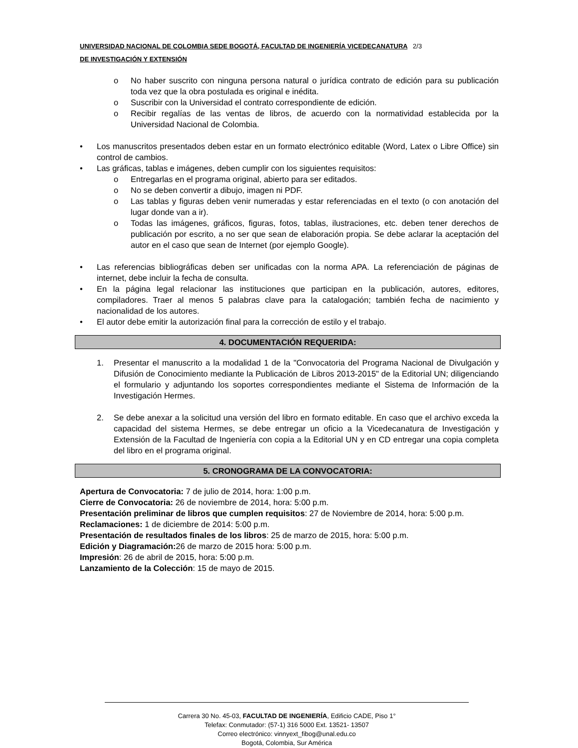UNIVERSIDAD NACIONAL DE COLOMBIA SEDE BOGOTÁ, FACULTAD DE INGENIERÍA VICEDECANATURA 2/3
DE INVESTIGACIÓN Y EXTENSIÓN
o No haber suscrito con ninguna persona natural o jurídica contrato de edición para su publicación toda vez que la obra postulada es original e inédita.
o Suscribir con la Universidad el contrato correspondiente de edición.
o Recibir regalías de las ventas de libros, de acuerdo con la normatividad establecida por la Universidad Nacional de Colombia.
• Los manuscritos presentados deben estar en un formato electrónico editable (Word, Latex o Libre Office) sin control de cambios.
• Las gráficas, tablas e imágenes, deben cumplir con los siguientes requisitos:
o Entregarlas en el programa original, abierto para ser editados.
o No se deben convertir a dibujo, imagen ni PDF.
o Las tablas y figuras deben venir numeradas y estar referenciadas en el texto (o con anotación del lugar donde van a ir).
o Todas las imágenes, gráficos, figuras, fotos, tablas, ilustraciones, etc. deben tener derechos de publicación por escrito, a no ser que sean de elaboración propia. Se debe aclarar la aceptación del autor en el caso que sean de Internet (por ejemplo Google).
• Las referencias bibliográficas deben ser unificadas con la norma APA. La referenciación de páginas de internet, debe incluir la fecha de consulta.
• En la página legal relacionar las instituciones que participan en la publicación, autores, editores, compiladores. Traer al menos 5 palabras clave para la catalogación; también fecha de nacimiento y nacionalidad de los autores.
• El autor debe emitir la autorización final para la corrección de estilo y el trabajo.
4. DOCUMENTACIÓN REQUERIDA:
1. Presentar el manuscrito a la modalidad 1 de la "Convocatoria del Programa Nacional de Divulgación y Difusión de Conocimiento mediante la Publicación de Libros 2013-2015" de la Editorial UN; diligenciando el formulario y adjuntando los soportes correspondientes mediante el Sistema de Información de la Investigación Hermes.
2. Se debe anexar a la solicitud una versión del libro en formato editable. En caso que el archivo exceda la capacidad del sistema Hermes, se debe entregar un oficio a la Vicedecanatura de Investigación y Extensión de la Facultad de Ingeniería con copia a la Editorial UN y en CD entregar una copia completa del libro en el programa original.
5. CRONOGRAMA DE LA CONVOCATORIA:
Apertura de Convocatoria: 7 de julio de 2014, hora: 1:00 p.m.
Cierre de Convocatoria: 26 de noviembre de 2014, hora: 5:00 p.m.
Presentación preliminar de libros que cumplen requisitos: 27 de Noviembre de 2014, hora: 5:00 p.m.
Reclamaciones: 1 de diciembre de 2014: 5:00 p.m.
Presentación de resultados finales de los libros: 25 de marzo de 2015, hora: 5:00 p.m.
Edición y Diagramación: 26 de marzo de 2015 hora: 5:00 p.m.
Impresión: 26 de abril de 2015, hora: 5:00 p.m.
Lanzamiento de la Colección: 15 de mayo de 2015.
Carrera 30 No. 45-03, FACULTAD DE INGENIERÍA, Edificio CADE, Piso 1°
Telefax: Conmutador: (57-1) 316 5000 Ext. 13521- 13507
Correo electrónico: vinnyext_fibog@unal.edu.co
Bogotá, Colombia, Sur América